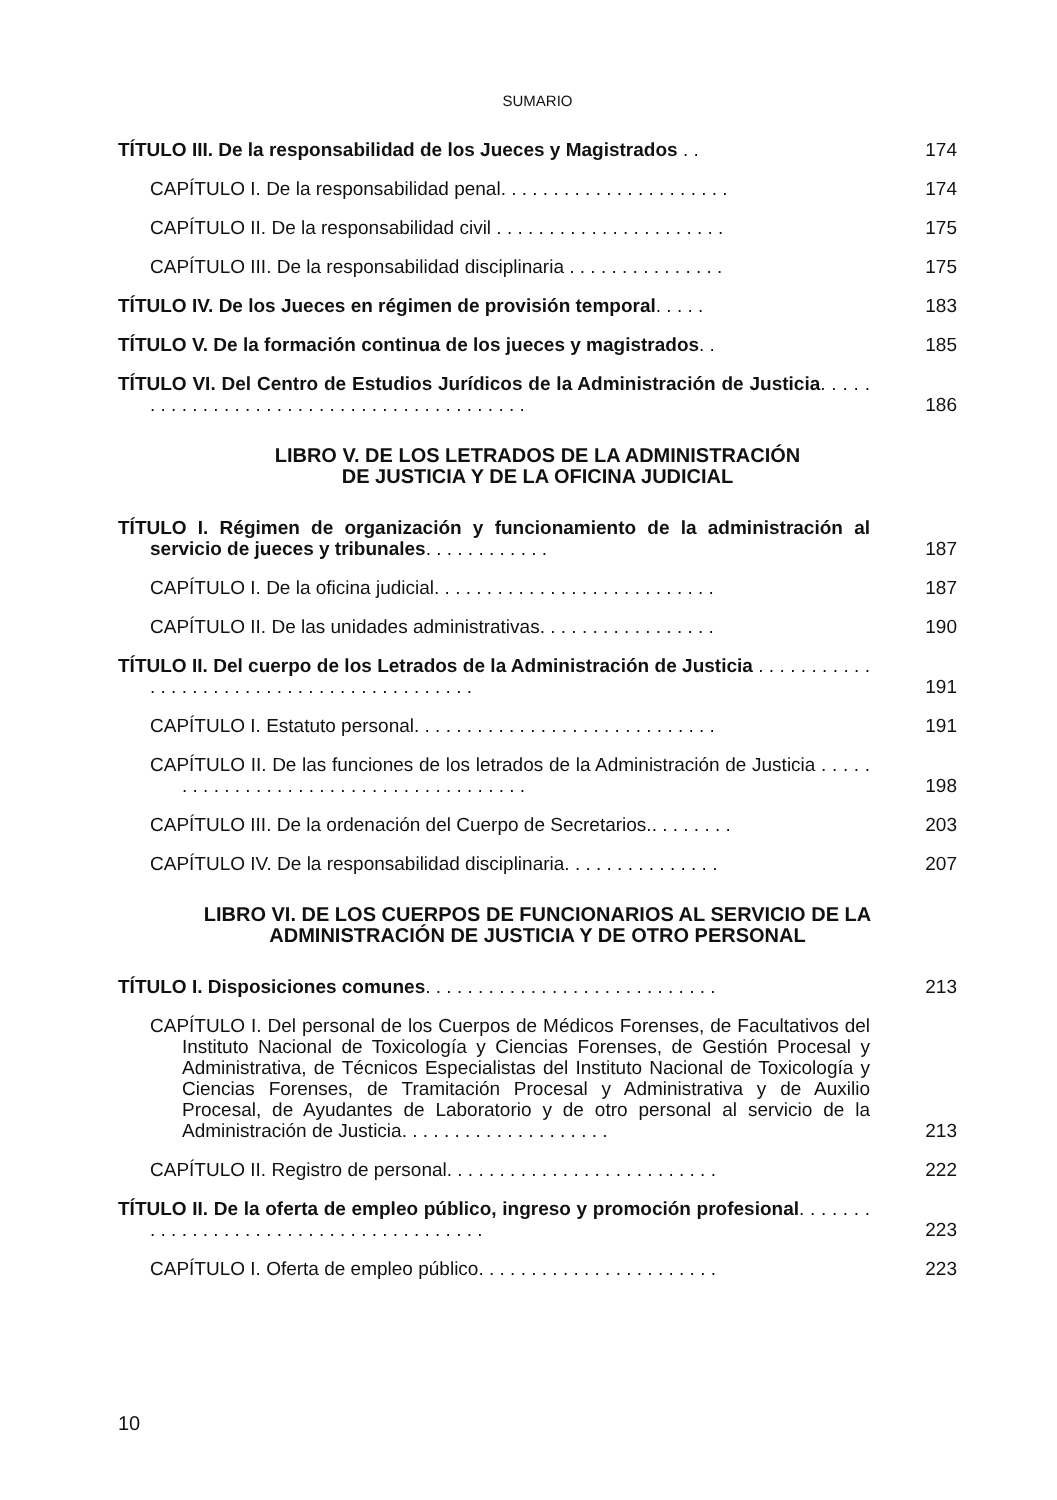SUMARIO
TÍTULO III. De la responsabilidad de los Jueces y Magistrados . .
174
CAPÍTULO I. De la responsabilidad penal. . . . . . . . . . . . . . . . . . . . . .
174
CAPÍTULO II. De la responsabilidad civil . . . . . . . . . . . . . . . . . . . . . .
175
CAPÍTULO III. De la responsabilidad disciplinaria . . . . . . . . . . . . . . .
175
TÍTULO IV. De los Jueces en régimen de provisión temporal. . . . .
183
TÍTULO V. De la formación continua de los jueces y magistrados. .
185
TÍTULO VI. Del Centro de Estudios Jurídicos de la Administración de Justicia. . . . . . . . . . . . . . . . . . . . . . . . . . . . . . . . . . . . . . . . .
186
LIBRO V. DE LOS LETRADOS DE LA ADMINISTRACIÓN
DE JUSTICIA Y DE LA OFICINA JUDICIAL
TÍTULO I. Régimen de organización y funcionamiento de la administración al servicio de jueces y tribunales. . . . . . . . . . . .
187
CAPÍTULO I. De la oficina judicial. . . . . . . . . . . . . . . . . . . . . . . . . . .
187
CAPÍTULO II. De las unidades administrativas. . . . . . . . . . . . . . . . .
190
TÍTULO II. Del cuerpo de los Letrados de la Administración de Justicia . . . . . . . . . . . . . . . . . . . . . . . . . . . . . . . . . . . . . . . . . .
191
CAPÍTULO I. Estatuto personal. . . . . . . . . . . . . . . . . . . . . . . . . . . . .
191
CAPÍTULO II. De las funciones de los letrados de la Administración de Justicia . . . . . . . . . . . . . . . . . . . . . . . . . . . . . . . . . . . . . .
198
CAPÍTULO III. De la ordenación del Cuerpo de Secretarios.. . . . . . . .
203
CAPÍTULO IV. De la responsabilidad disciplinaria. . . . . . . . . . . . . . .
207
LIBRO VI. DE LOS CUERPOS DE FUNCIONARIOS AL SERVICIO DE LA
ADMINISTRACIÓN DE JUSTICIA Y DE OTRO PERSONAL
TÍTULO I. Disposiciones comunes. . . . . . . . . . . . . . . . . . . . . . . . . . . .
213
CAPÍTULO I. Del personal de los Cuerpos de Médicos Forenses, de Facultativos del Instituto Nacional de Toxicología y Ciencias Forenses, de Gestión Procesal y Administrativa, de Técnicos Especialistas del Instituto Nacional de Toxicología y Ciencias Forenses, de Tramitación Procesal y Administrativa y de Auxilio Procesal, de Ayudantes de Laboratorio y de otro personal al servicio de la Administración de Justicia. . . . . . . . . . . . . . . . . . . .
213
CAPÍTULO II. Registro de personal. . . . . . . . . . . . . . . . . . . . . . . . . .
222
TÍTULO II. De la oferta de empleo público, ingreso y promoción profesional. . . . . . . . . . . . . . . . . . . . . . . . . . . . . . . . . . . . . . .
223
CAPÍTULO I. Oferta de empleo público. . . . . . . . . . . . . . . . . . . . . . .
223
10